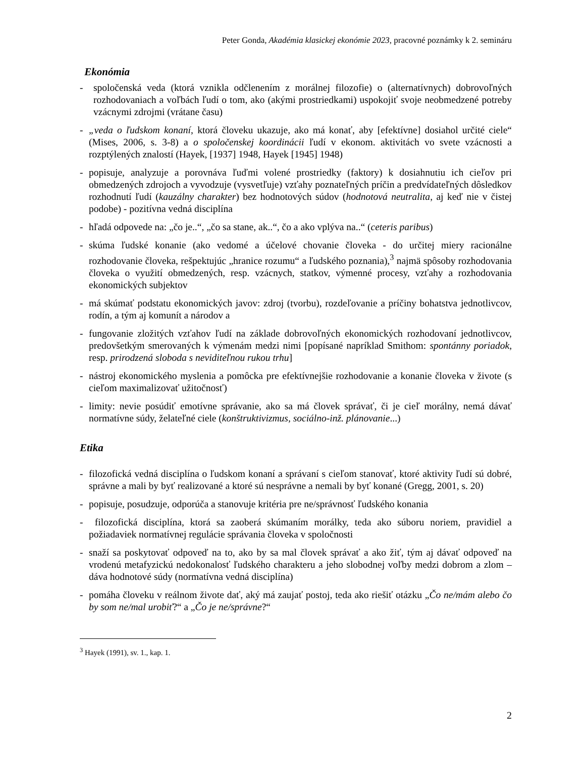Peter Gonda, Akadémia klasickej ekonómie 2023, pracovné poznámky k 2. semináru
Ekonómia
- spoločenská veda (ktorá vznikla odčlenením z morálnej filozofie) o (alternatívnych) dobrovoľných rozhodovaniach a voľbách ľudí o tom, ako (akými prostriedkami) uspokojiť svoje neobmedzené potreby vzácnymi zdrojmi (vrátane času)
- „veda o ľudskom konaní, ktorá človeku ukazuje, ako má konať, aby [efektívne] dosiahol určité ciele“ (Mises, 2006, s. 3-8) a o spoločenskej koordinácii ľudí v ekonom. aktivitách vo svete vzácnosti a rozptýlených znalostí (Hayek, [1937] 1948, Hayek [1945] 1948)
- popisuje, analyzuje a porovnáva ľuďmi volené prostriedky (faktory) k dosiahnutiu ich cieľov pri obmedzených zdrojoch a vyvodzuje (vysvetľuje) vzťahy poznateľných príčin a predvídateľných dôsledkov rozhodnutí ľudí (kauzálny charakter) bez hodnotových súdov (hodnotová neutralita, aj keď nie v čistej podobe) - pozitívna vedná disciplína
- hľadá odpovede na: „čo je..“, „čo sa stane, ak..“, čo a ako vplýva na..“ (ceteris paribus)
- skúma ľudské konanie (ako vedomé a účelové chovanie človeka - do určitej miery racionálne rozhodovanie človeka, rešpektujúc „hranice rozumu“ a ľudského poznania),<sup>3</sup> najmä spôsoby rozhodovania človeka o využití obmedzených, resp. vzácnych, statkov, výmenné procesy, vzťahy a rozhodovania ekonomických subjektov
- má skúmať podstatu ekonomických javov: zdroj (tvorbu), rozdeľovanie a príčiny bohatstva jednotlivcov, rodín, a tým aj komunít a národov a
- fungovanie zložitých vzťahov ľudí na základe dobrovoľných ekonomických rozhodovaní jednotlivcov, predovšetkým smerovaných k výmenám medzi nimi [popísané napríklad Smithom: spontánny poriadok, resp. prirodzená sloboda s neviditeľnou rukou trhu]
- nástroj ekonomického myslenia a pomôcka pre efektívnejšie rozhodovanie a konanie človeka v živote (s cieľom maximalizovať užitočnosť)
- limity: nevie posúdiť emotívne správanie, ako sa má človek správať, či je cieľ morálny, nemá dávať normatívne súdy, želateľné ciele (konštruktivizmus, sociálno-inž. plánovanie...)
Etika
- filozofická vedná disciplína o ľudskom konaní a správaní s cieľom stanovať, ktoré aktivity ľudí sú dobré, správne a mali by byť realizované a ktoré sú nesprávne a nemali by byť konané (Gregg, 2001, s. 20)
- popisuje, posudzuje, odporúča a stanovuje kritéria pre ne/správnosť ľudského konania
- filozofická disciplína, ktorá sa zaoberá skúmaním morálky, teda ako súboru noriem, pravidiel a požiadaviek normatívnej regulácie správania človeka v spoločnosti
- snaží sa poskytovať odpoveď na to, ako by sa mal človek správať a ako žiť, tým aj dávať odpoveď na vrodenú metafyzickú nedokonalosť ľudského charakteru a jeho slobodnej voľby medzi dobrom a zlom – dáva hodnotové súdy (normatívna vedná disciplína)
- pomáha človeku v reálnom živote dať, aký má zaujať postoj, teda ako riešiť otázku „Čo ne/mám alebo čo by som ne/mal urobiť?“ a „Čo je ne/správne?“
<sup>3</sup> Hayek (1991), sv. 1., kap. 1.
2